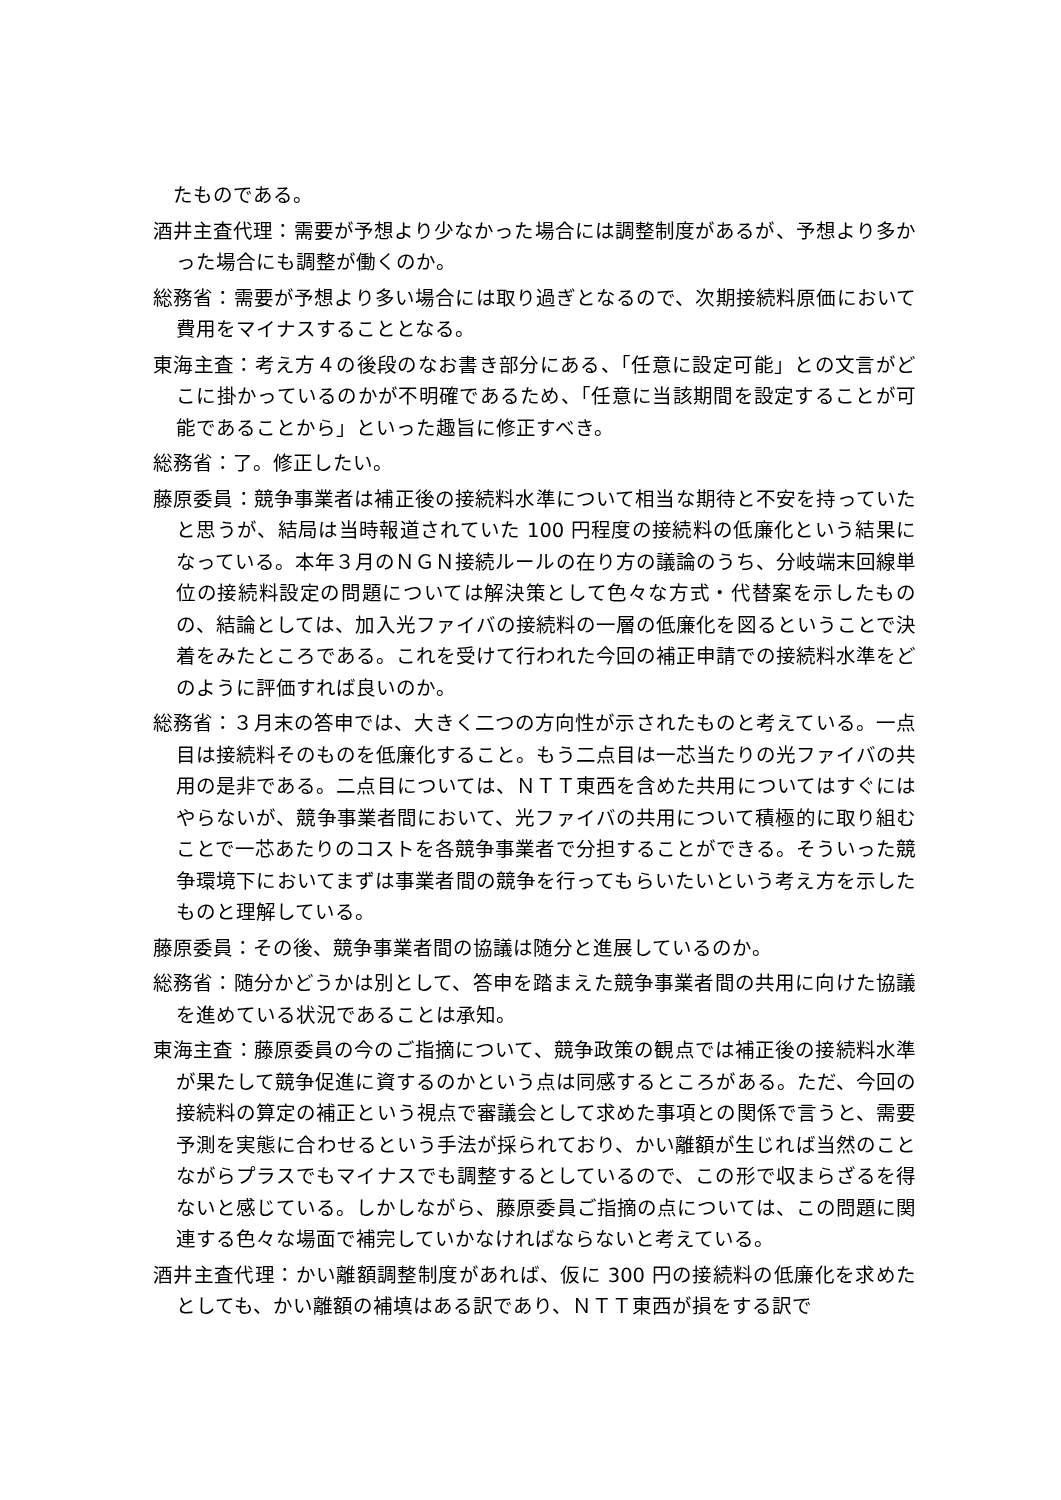たものである。
酒井主査代理：需要が予想より少なかった場合には調整制度があるが、予想より多かった場合にも調整が働くのか。
総務省：需要が予想より多い場合には取り過ぎとなるので、次期接続料原価において費用をマイナスすることとなる。
東海主査：考え方４の後段のなお書き部分にある、「任意に設定可能」との文言がどこに掛かっているのかが不明確であるため、「任意に当該期間を設定することが可能であることから」といった趣旨に修正すべき。
総務省：了。修正したい。
藤原委員：競争事業者は補正後の接続料水準について相当な期待と不安を持っていたと思うが、結局は当時報道されていた 100 円程度の接続料の低廉化という結果になっている。本年３月のＮＧＮ接続ルールの在り方の議論のうち、分岐端末回線単位の接続料設定の問題については解決策として色々な方式・代替案を示したものの、結論としては、加入光ファイバの接続料の一層の低廉化を図るということで決着をみたところである。これを受けて行われた今回の補正申請での接続料水準をどのように評価すれば良いのか。
総務省：３月末の答申では、大きく二つの方向性が示されたものと考えている。一点目は接続料そのものを低廉化すること。もう二点目は一芯当たりの光ファイバの共用の是非である。二点目については、ＮＴＴ東西を含めた共用についてはすぐにはやらないが、競争事業者間において、光ファイバの共用について積極的に取り組むことで一芯あたりのコストを各競争事業者で分担することができる。そういった競争環境下においてまずは事業者間の競争を行ってもらいたいという考え方を示したものと理解している。
藤原委員：その後、競争事業者間の協議は随分と進展しているのか。
総務省：随分かどうかは別として、答申を踏まえた競争事業者間の共用に向けた協議を進めている状況であることは承知。
東海主査：藤原委員の今のご指摘について、競争政策の観点では補正後の接続料水準が果たして競争促進に資するのかという点は同感するところがある。ただ、今回の接続料の算定の補正という視点で審議会として求めた事項との関係で言うと、需要予測を実態に合わせるという手法が採られており、かい離額が生じれば当然のことながらプラスでもマイナスでも調整するとしているので、この形で収まらざるを得ないと感じている。しかしながら、藤原委員ご指摘の点については、この問題に関連する色々な場面で補完していかなければならないと考えている。
酒井主査代理：かい離額調整制度があれば、仮に 300 円の接続料の低廉化を求めたとしても、かい離額の補填はある訳であり、ＮＴＴ東西が損をする訳で